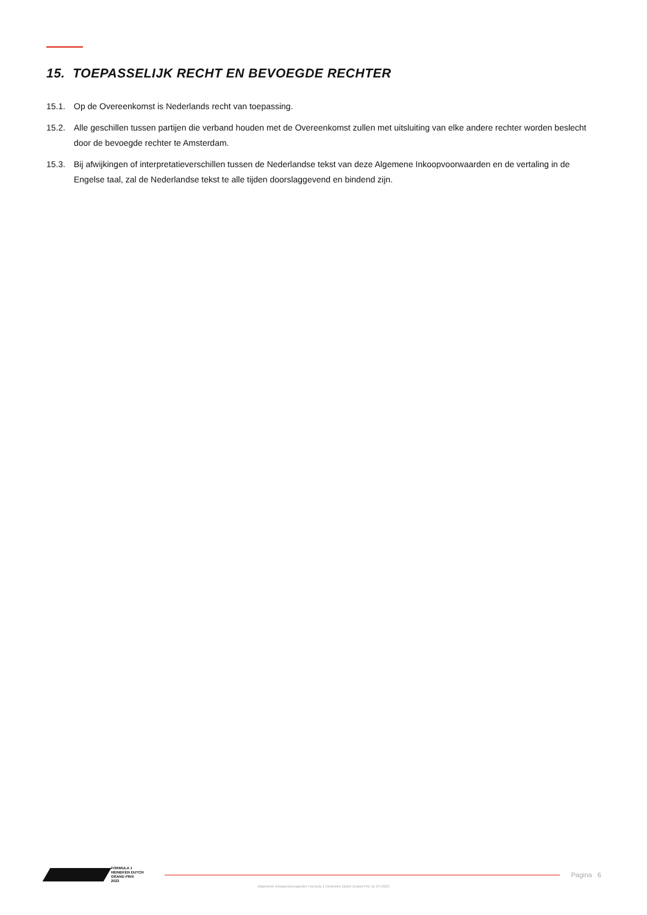15. TOEPASSELIJK RECHT EN BEVOEGDE RECHTER
15.1. Op de Overeenkomst is Nederlands recht van toepassing.
15.2. Alle geschillen tussen partijen die verband houden met de Overeenkomst zullen met uitsluiting van elke andere rechter worden beslecht door de bevoegde rechter te Amsterdam.
15.3. Bij afwijkingen of interpretatieverschillen tussen de Nederlandse tekst van deze Algemene Inkoopvoorwaarden en de vertaling in de Engelse taal, zal de Nederlandse tekst te alle tijden doorslaggevend en bindend zijn.
FORMULA 1
HEINEKEN DUTCH
GRAND PRIX
2023
Pagina 6
Algemene inkoopvoorwaarden Formula 1 Heineken Dutch Grand Prix 11-07-2023